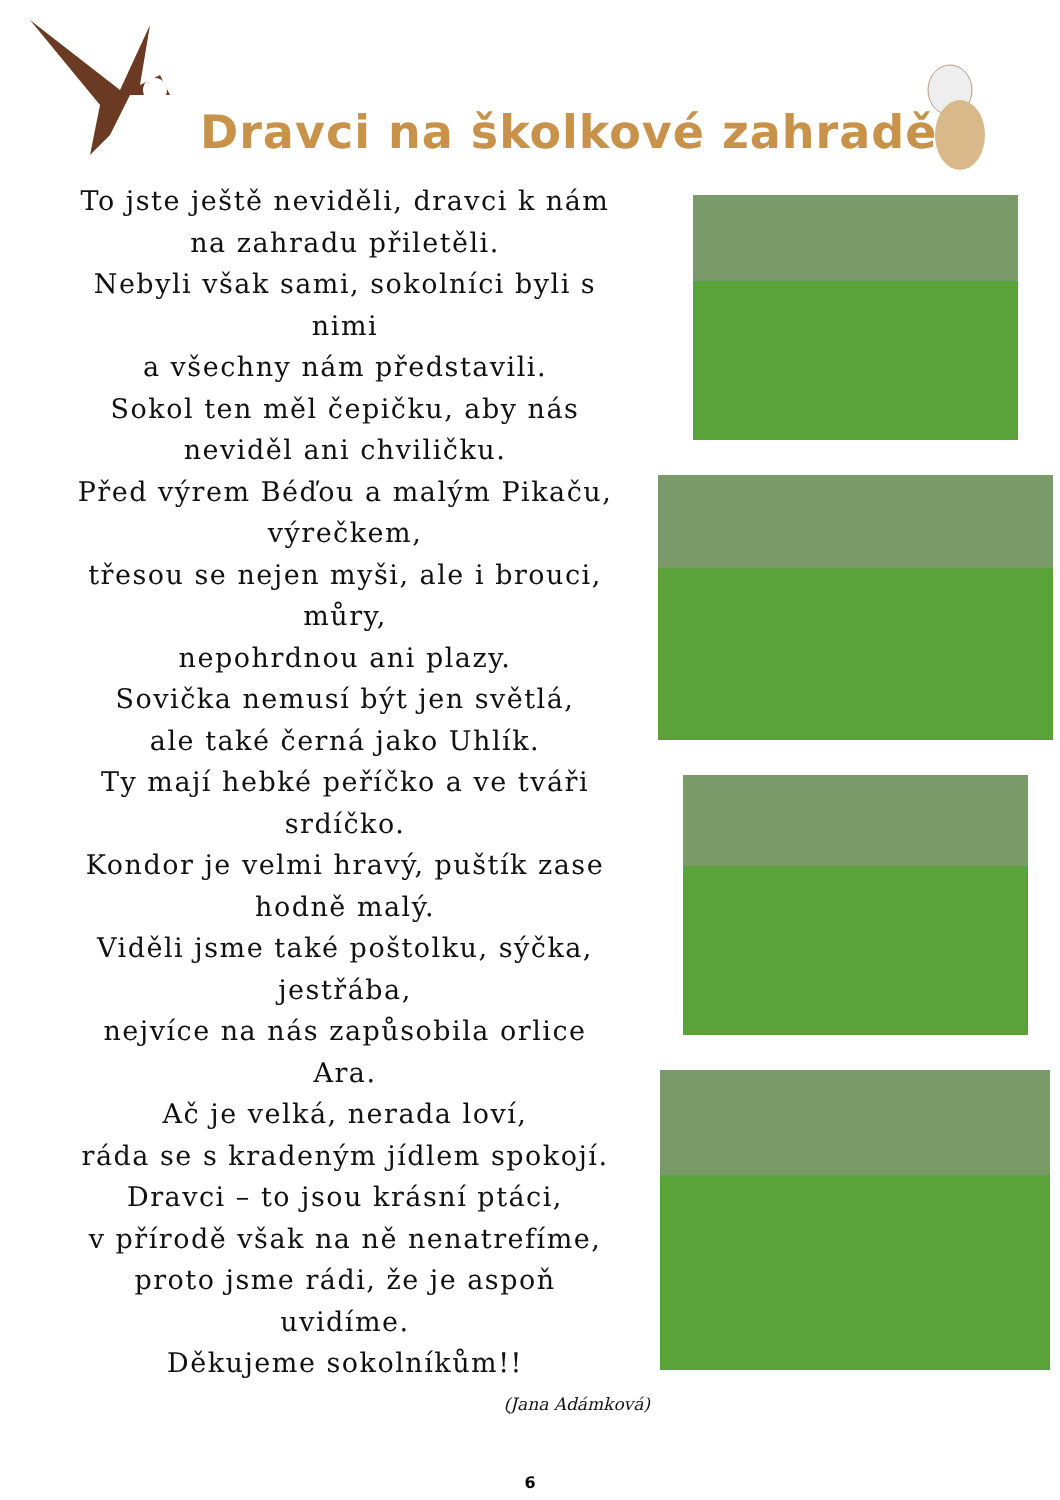Dravci na školkové zahradě
To jste ještě neviděli, dravci k nám
na zahradu přiletěli.
Nebyli však sami, sokolníci byli s
nimi
a všechny nám představili.
Sokol ten měl čepičku, aby nás
neviděl ani chviličku.
Před výrem Béďou a malým Pikaču,
výrečkem,
třesou se nejen myši, ale i brouci,
můry,
nepohrdnou ani plazy.
Sovička nemusí být jen světlá,
ale také černá jako Uhlík.
Ty mají hebké peříčko a ve tváři
srdíčko.
Kondor je velmi hravý, puštík zase
hodně malý.
Viděli jsme také poštolku, sýčka,
jestřába,
nejvíce na nás zapůsobila orlice
Ara.
Ač je velká, nerada loví,
ráda se s kradeným jídlem spokojí.
Dravci – to jsou krásní ptáci,
v přírodě však na ně nenatrefíme,
proto jsme rádi, že je aspoň
uvidíme.
Děkujeme sokolníkům!!
(Jana Adámková)
6